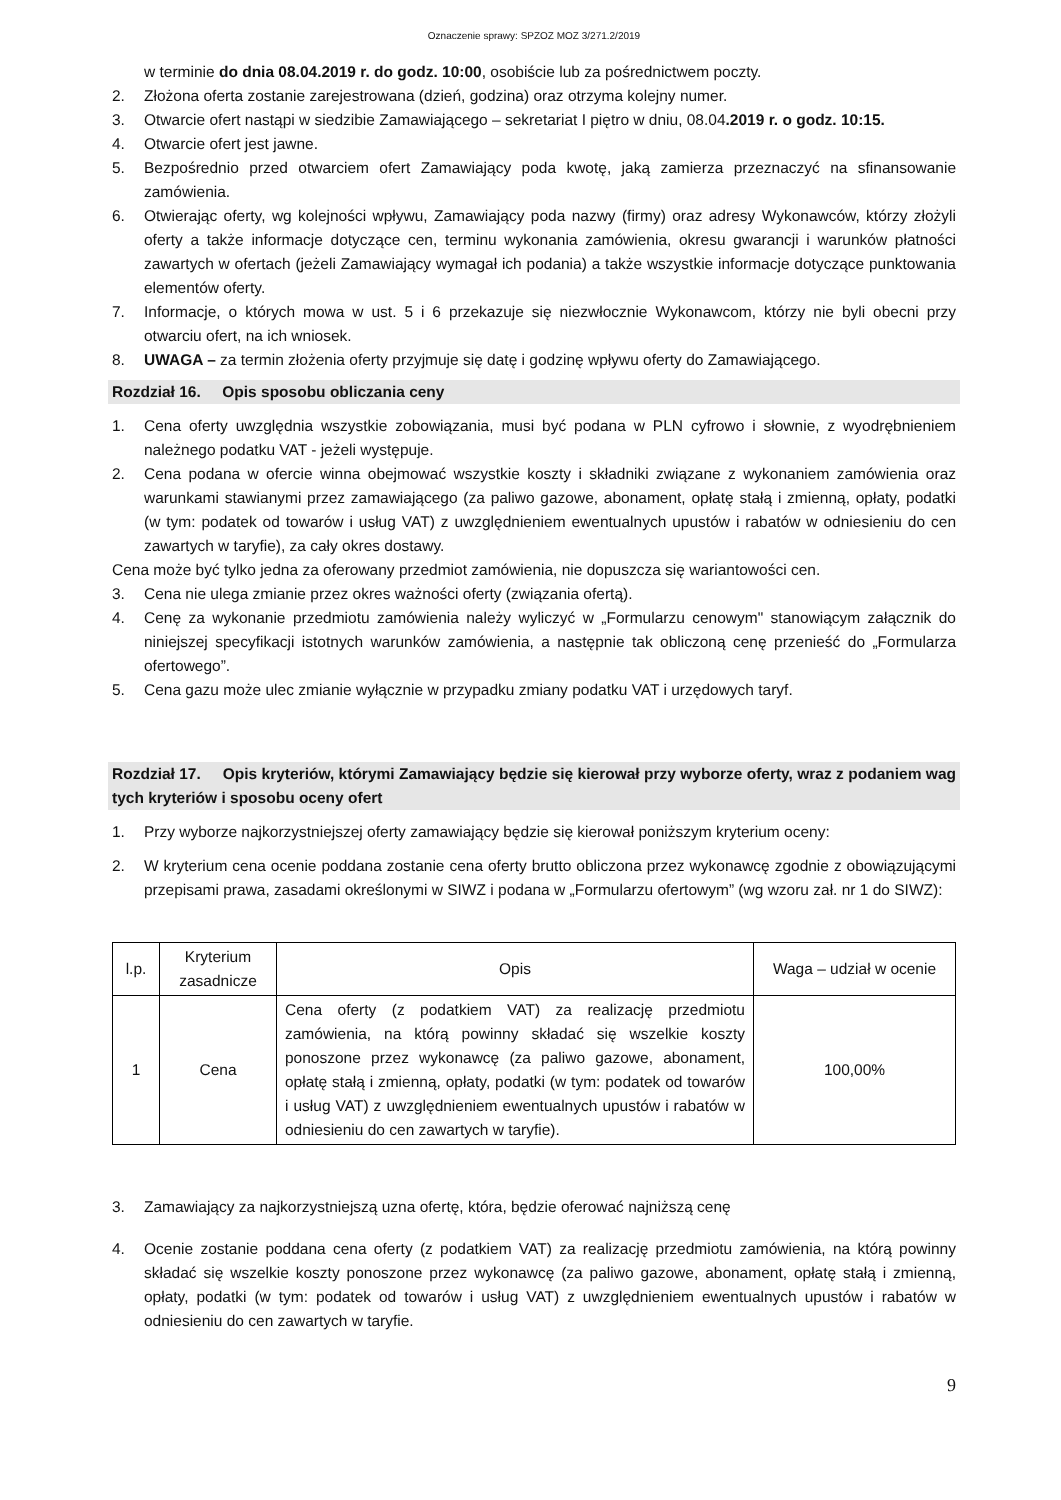Oznaczenie sprawy: SPZOZ MOZ 3/271.2/2019
w terminie do dnia 08.04.2019 r. do godz. 10:00, osobiście lub za pośrednictwem poczty.
2. Złożona oferta zostanie zarejestrowana (dzień, godzina) oraz otrzyma kolejny numer.
3. Otwarcie ofert nastąpi w siedzibie Zamawiającego – sekretariat I piętro w dniu, 08.04.2019 r. o godz. 10:15.
4. Otwarcie ofert jest jawne.
5. Bezpośrednio przed otwarciem ofert Zamawiający poda kwotę, jaką zamierza przeznaczyć na sfinansowanie zamówienia.
6. Otwierając oferty, wg kolejności wpływu, Zamawiający poda nazwy (firmy) oraz adresy Wykonawców, którzy złożyli oferty a także informacje dotyczące cen, terminu wykonania zamówienia, okresu gwarancji i warunków płatności zawartych w ofertach (jeżeli Zamawiający wymagał ich podania) a także wszystkie informacje dotyczące punktowania elementów oferty.
7. Informacje, o których mowa w ust. 5 i 6 przekazuje się niezwłocznie Wykonawcom, którzy nie byli obecni przy otwarciu ofert, na ich wniosek.
8. UWAGA – za termin złożenia oferty przyjmuje się datę i godzinę wpływu oferty do Zamawiającego.
Rozdział 16. Opis sposobu obliczania ceny
1. Cena oferty uwzględnia wszystkie zobowiązania, musi być podana w PLN cyfrowo i słownie, z wyodrębnieniem należnego podatku VAT - jeżeli występuje.
2. Cena podana w ofercie winna obejmować wszystkie koszty i składniki związane z wykonaniem zamówienia oraz warunkami stawianymi przez zamawiającego (za paliwo gazowe, abonament, opłatę stałą i zmienną, opłaty, podatki (w tym: podatek od towarów i usług VAT) z uwzględnieniem ewentualnych upustów i rabatów w odniesieniu do cen zawartych w taryfie), za cały okres dostawy.
Cena może być tylko jedna za oferowany przedmiot zamówienia, nie dopuszcza się wariantowości cen.
3. Cena nie ulega zmianie przez okres ważności oferty (związania ofertą).
4. Cenę za wykonanie przedmiotu zamówienia należy wyliczyć w „Formularzu cenowym" stanowiącym załącznik do niniejszej specyfikacji istotnych warunków zamówienia, a następnie tak obliczoną cenę przenieść do „Formularza ofertowego”.
5. Cena gazu może ulec zmianie wyłącznie w przypadku zmiany podatku VAT i urzędowych taryf.
Rozdział 17. Opis kryteriów, którymi Zamawiający będzie się kierował przy wyborze oferty, wraz z podaniem wag tych kryteriów i sposobu oceny ofert
1. Przy wyborze najkorzystniejszej oferty zamawiający będzie się kierował poniższym kryterium oceny:
2. W kryterium cena ocenie poddana zostanie cena oferty brutto obliczona przez wykonawcę zgodnie z obowiązującymi przepisami prawa, zasadami określonymi w SIWZ i podana w „Formularzu ofertowym” (wg wzoru zał. nr 1 do SIWZ):
| l.p. | Kryterium zasadnicze | Opis | Waga – udział w ocenie |
| --- | --- | --- | --- |
| 1 | Cena | Cena oferty (z podatkiem VAT) za realizację przedmiotu zamówienia, na którą powinny składać się wszelkie koszty ponoszone przez wykonawcę (za paliwo gazowe, abonament, opłatę stałą i zmienną, opłaty, podatki (w tym: podatek od towarów i usług VAT) z uwzględnieniem ewentualnych upustów i rabatów w odniesieniu do cen zawartych w taryfie). | 100,00% |
3. Zamawiający za najkorzystniejszą uzna ofertę, która, będzie oferować najniższą cenę
4. Ocenie zostanie poddana cena oferty (z podatkiem VAT) za realizację przedmiotu zamówienia, na którą powinny składać się wszelkie koszty ponoszone przez wykonawcę (za paliwo gazowe, abonament, opłatę stałą i zmienną, opłaty, podatki (w tym: podatek od towarów i usług VAT) z uwzględnieniem ewentualnych upustów i rabatów w odniesieniu do cen zawartych w taryfie.
9